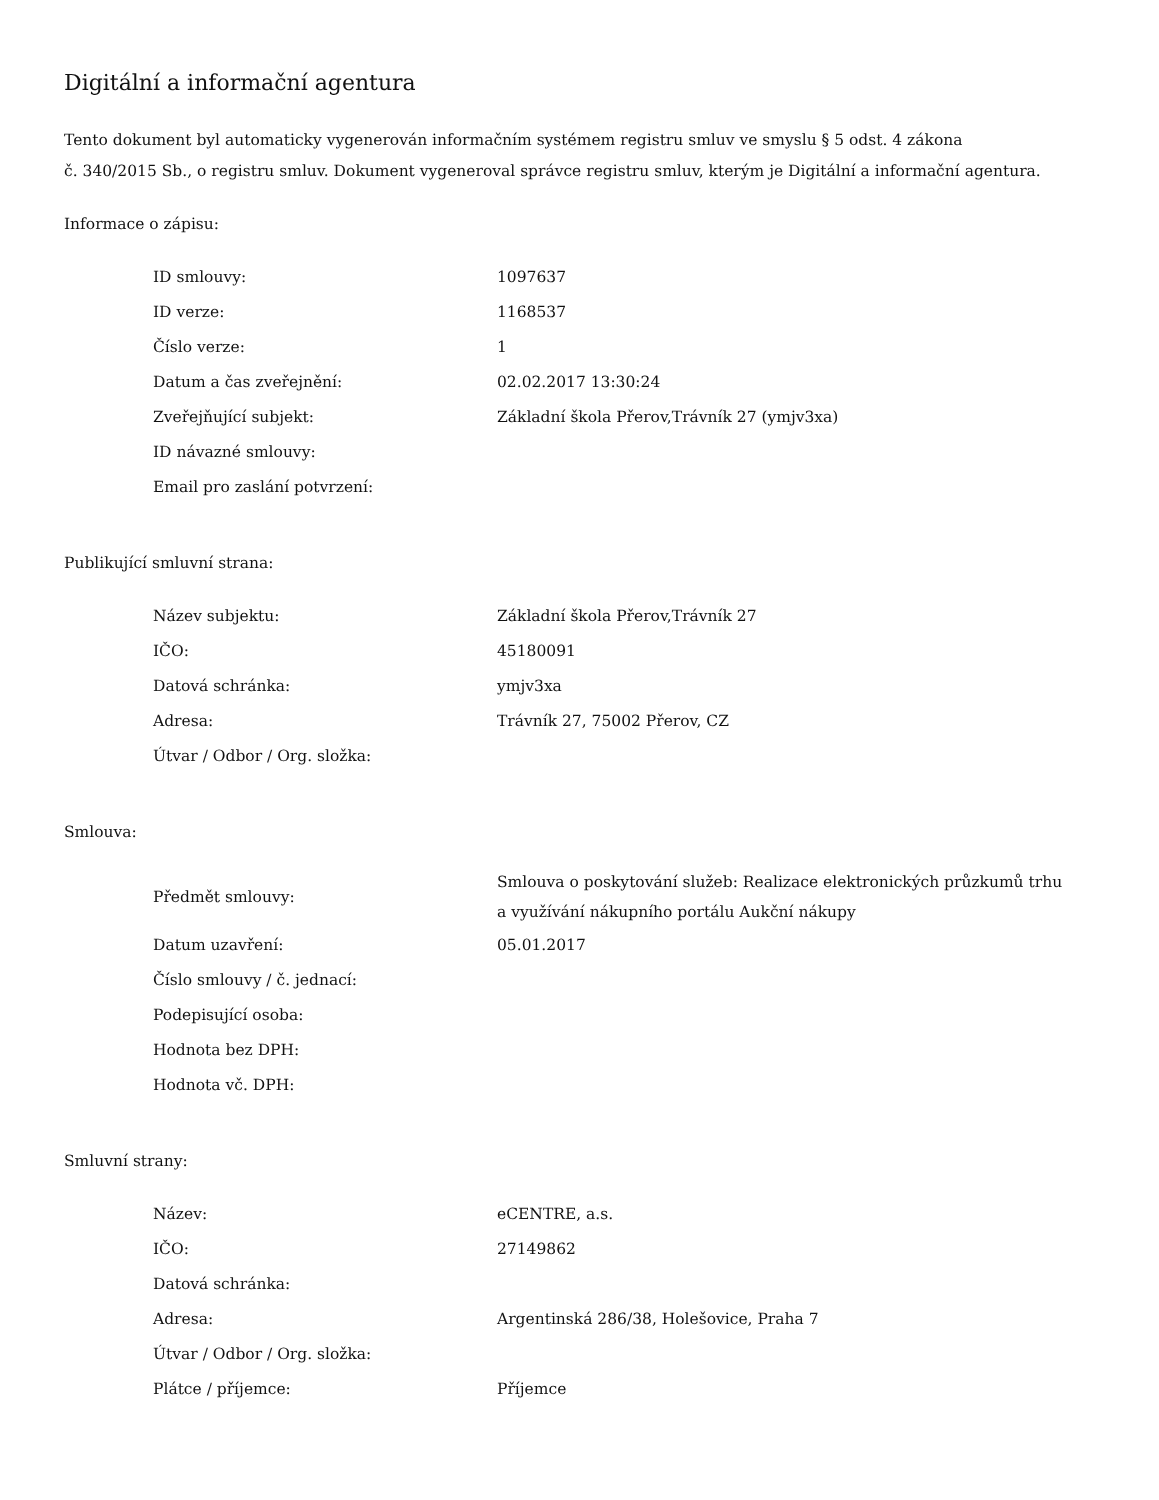Digitální a informační agentura
Tento dokument byl automaticky vygenerován informačním systémem registru smluv ve smyslu § 5 odst. 4 zákona
č. 340/2015 Sb., o registru smluv. Dokument vygeneroval správce registru smluv, kterým je Digitální a informační agentura.
Informace o zápisu:
| ID smlouvy: | 1097637 |
| ID verze: | 1168537 |
| Číslo verze: | 1 |
| Datum a čas zveřejnění: | 02.02.2017 13:30:24 |
| Zveřejňující subjekt: | Základní škola Přerov,Trávník 27 (ymjv3xa) |
| ID návazné smlouvy: | |
| Email pro zaslání potvrzení: | |
Publikující smluvní strana:
| Název subjektu: | Základní škola Přerov,Trávník 27 |
| IČO: | 45180091 |
| Datová schránka: | ymjv3xa |
| Adresa: | Trávník 27, 75002 Přerov, CZ |
| Útvar / Odbor / Org. složka: | |
Smlouva:
| Předmět smlouvy: | Smlouva o poskytování služeb: Realizace elektronických průzkumů trhu a využívání nákupního portálu Aukční nákupy |
| Datum uzavření: | 05.01.2017 |
| Číslo smlouvy / č. jednací: | |
| Podepisující osoba: | |
| Hodnota bez DPH: | |
| Hodnota vč. DPH: | |
Smluvní strany:
| Název: | eCENTRE, a.s. |
| IČO: | 27149862 |
| Datová schránka: | |
| Adresa: | Argentinská 286/38, Holešovice, Praha 7 |
| Útvar / Odbor / Org. složka: | |
| Plátce / příjemce: | Příjemce |